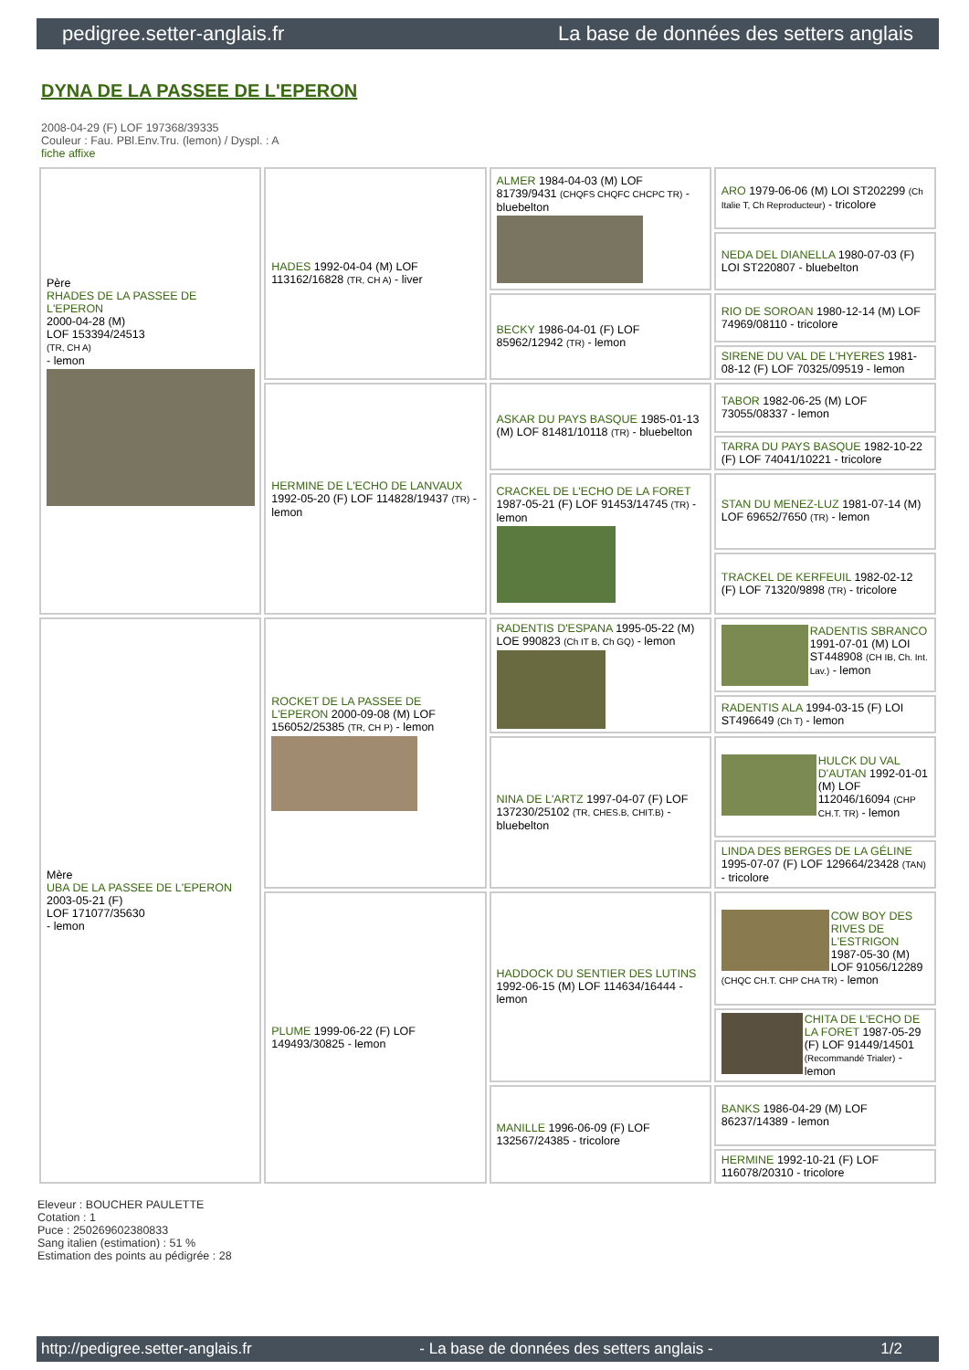pedigree.setter-anglais.fr La base de données des setters anglais
DYNA DE LA PASSEE DE L'EPERON
2008-04-29 (F) LOF 197368/39335
Couleur : Fau. PBl.Env.Tru. (lemon) / Dyspl. : A
fiche affixe
| Père RHADES DE LA PASSEE DE L'EPERON 2000-04-28 (M) LOF 153394/24513 (TR, CH A) - lemon | HADES 1992-04-04 (M) LOF 113162/16828 (TR, CH A) - liver | ALMER 1984-04-03 (M) LOF 81739/9431 (CHQFS CHQFC CHCPC TR) - bluebelton | ARO 1979-06-06 (M) LOI ST202299 (Ch Italie T, Ch Reproducteur) - tricolore |
| | | | NEDA DEL DIANELLA 1980-07-03 (F) LOI ST220807 - bluebelton |
| | | BECKY 1986-04-01 (F) LOF 85962/12942 (TR) - lemon | RIO DE SOROAN 1980-12-14 (M) LOF 74969/08110 - tricolore |
| | | | SIRENE DU VAL DE L'HYERES 1981-08-12 (F) LOF 70325/09519 - lemon |
| | HERMINE DE L'ECHO DE LANVAUX 1992-05-20 (F) LOF 114828/19437 (TR) - lemon | ASKAR DU PAYS BASQUE 1985-01-13 (M) LOF 81481/10118 (TR) - bluebelton | TABOR 1982-06-25 (M) LOF 73055/08337 - lemon |
| | | | TARRA DU PAYS BASQUE 1982-10-22 (F) LOF 74041/10221 - tricolore |
| | | CRACKEL DE L'ECHO DE LA FORET 1987-05-21 (F) LOF 91453/14745 (TR) - lemon | STAN DU MENEZ-LUZ 1981-07-14 (M) LOF 69652/7650 (TR) - lemon |
| | | | TRACKEL DE KERFEUIL 1982-02-12 (F) LOF 71320/9898 (TR) - tricolore |
| Mère UBA DE LA PASSEE DE L'EPERON 2003-05-21 (F) LOF 171077/35630 - lemon | ROCKET DE LA PASSEE DE L'EPERON 2000-09-08 (M) LOF 156052/25385 (TR, CH P) - lemon | RADENTIS D'ESPANA 1995-05-22 (M) LOE 990823 (Ch IT B, Ch GQ) - lemon | RADENTIS SBRANCO 1991-07-01 (M) LOI ST448908 (CH IB, Ch. Int. Lav.) - lemon |
| | | | RADENTIS ALA 1994-03-15 (F) LOI ST496649 (Ch T) - lemon |
| | | NINA DE L'ARTZ 1997-04-07 (F) LOF 137230/25102 (TR, CHES.B, CHIT.B) - bluebelton | HULCK DU VAL D'AUTAN 1992-01-01 (M) LOF 112046/16094 (CHP CH.T. TR) - lemon |
| | | | LINDA DES BERGES DE LA GÉLINE 1995-07-07 (F) LOF 129664/23428 (TAN) - tricolore |
| | PLUME 1999-06-22 (F) LOF 149493/30825 - lemon | HADDOCK DU SENTIER DES LUTINS 1992-06-15 (M) LOF 114634/16444 - lemon | COW BOY DES RIVES DE L'ESTRIGON 1987-05-30 (M) LOF 91056/12289 (CHQC CH.T. CHP CHA TR) - lemon |
| | | | CHITA DE L'ECHO DE LA FORET 1987-05-29 (F) LOF 91449/14501 (Recommandé Trialer) - lemon |
| | | MANILLE 1996-06-09 (F) LOF 132567/24385 - tricolore | BANKS 1986-04-29 (M) LOF 86237/14389 - lemon |
| | | | HERMINE 1992-10-21 (F) LOF 116078/20310 - tricolore |
Eleveur : BOUCHER PAULETTE
Cotation : 1
Puce : 250269602380833
Sang italien (estimation) : 51 %
Estimation des points au pédigrée : 28
http://pedigree.setter-anglais.fr - La base de données des setters anglais - 1/2